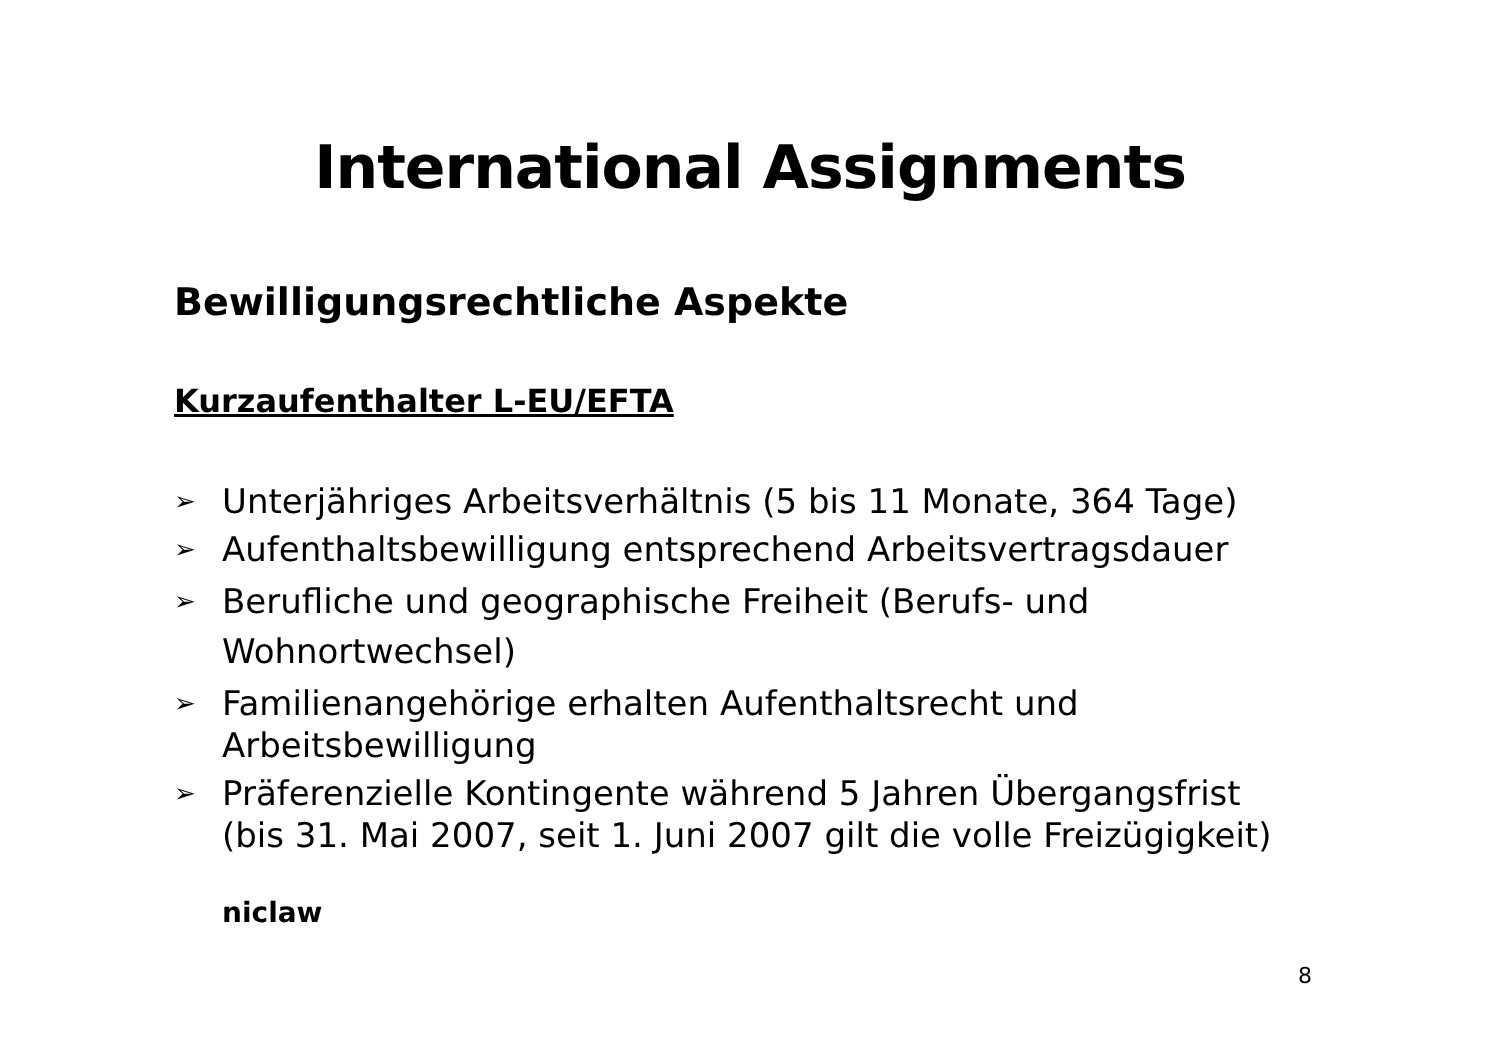International Assignments
Bewilligungsrechtliche Aspekte
Kurzaufenthalter L-EU/EFTA
➢ Unterjähriges Arbeitsverhältnis (5 bis 11 Monate, 364 Tage)
➢ Aufenthaltsbewilligung entsprechend Arbeitsvertragsdauer
➢ Berufliche und geographische Freiheit (Berufs- und Wohnortwechsel)
➢ Familienangehörige erhalten Aufenthaltsrecht und Arbeitsbewilligung
➢ Präferenzielle Kontingente während 5 Jahren Übergangsfrist (bis 31. Mai 2007, seit 1. Juni 2007 gilt die volle Freizügigkeit)
niclaw
8